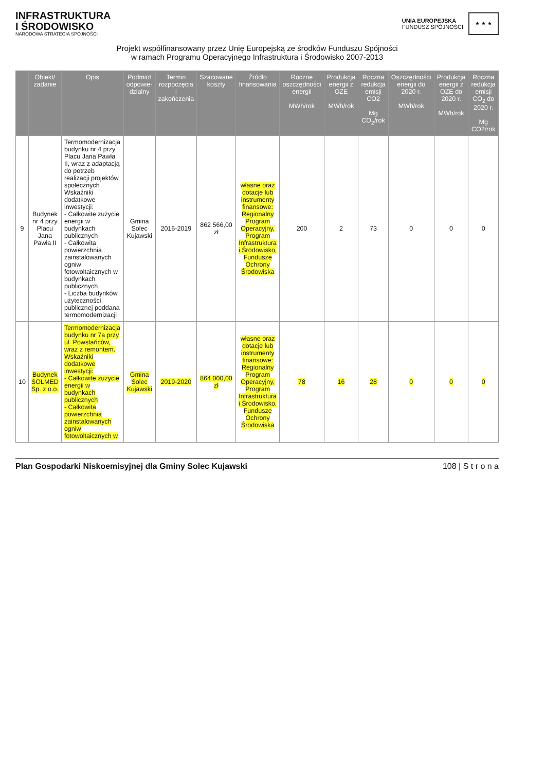INFRASTRUKTURA
I ŚRODOWISKO
NARODOWA STRATEGIA SPÓJNOŚCI
UNIA EUROPEJSKA
FUNDUSZ SPÓJNOŚCI
★ ★ ★
Projekt współfinansowany przez Unię Europejską ze środków Funduszu Spójności
w ramach Programu Operacyjnego Infrastruktura i Środowisko 2007-2013
| | Obiekt/ zadanie | Opis | Podmiot odpowie-dzialny | Termin rozpoczęcia i zakończenia | Szacowane koszty | Źródło finansowania | Roczne oszczędności energii MWh/rok | Produkcja energii z OZE MWh/rok | Roczna redukcja emisji CO2 Mg CO<sub>2</sub>/rok | Oszczędności energii do 2020 r. MWh/rok | Produkcja energii z OZE do 2020 r. MWh/rok | Roczna redukcja emisji CO<sub>2</sub> do 2020 r. Mg CO2/rok |
| --- | --- | --- | --- | --- | --- | --- | --- | --- | --- | --- | --- | --- |
| 9 | Budynek nr 4 przy Placu Jana Pawła II | Termomodernizacja budynku nr 4 przy Placu Jana Pawła II, wraz z adaptacją do potrzeb realizacji projektów społecznych Wskaźniki dodatkowe inwestycji: - Całkowite zużycie energii w budynkach publicznych - Całkowita powierzchnia zainstalowanych ogniw fotowoltaicznych w budynkach publicznych - Liczba budynków użyteczności publicznej poddana termomodernizacji | Gmina Solec Kujawski | 2016-2019 | 862 566,00 zł | własne oraz dotacje lub instrumenty finansowe: Regionalny Program Operacyjny, Program Infrastruktura i Środowisko, Fundusze Ochrony Środowiska | 200 | 2 | 73 | 0 | 0 | 0 |
| 10 | Budynek SOLMED Sp. z o.o. | Termomodernizacja budynku nr 7a przy ul. Powstańców, wraz z remontem. Wskaźniki dodatkowe inwestycji: - Całkowite zużycie energii w budynkach publicznych - Całkowita powierzchnia zainstalowanych ogniw fotowoltaicznych w | Gmina Solec Kujawski | 2019-2020 | 864 000,00 zł | własne oraz dotacje lub instrumenty finansowe: Regionalny Program Operacyjny, Program Infrastruktura i Środowisko, Fundusze Ochrony Środowiska | 78 | 16 | 28 | 0 | 0 | 0 |
Plan Gospodarki Niskoemisyjnej dla Gminy Solec Kujawski 108 | S t r o n a